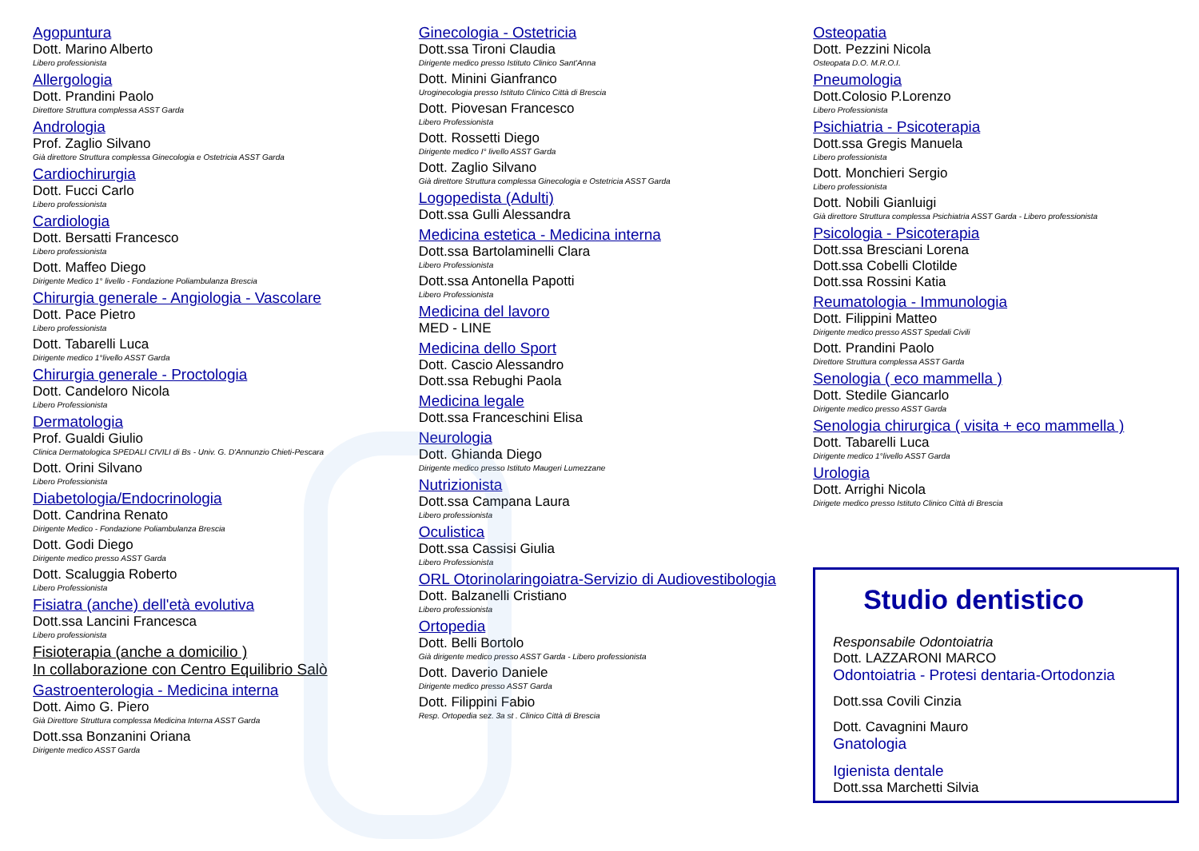Agopuntura
Dott. Marino Alberto
Libero professionista
Allergologia
Dott. Prandini Paolo
Direttore Struttura complessa ASST Garda
Andrologia
Prof. Zaglio Silvano
Già direttore Struttura complessa Ginecologia e Ostetricia ASST Garda
Cardiochirurgia
Dott. Fucci Carlo
Libero professionista
Cardiologia
Dott. Bersatti Francesco
Libero professionista
Dott. Maffeo Diego
Dirigente Medico 1° livello - Fondazione Poliambulanza Brescia
Chirurgia generale - Angiologia - Vascolare
Dott. Pace Pietro
Libero professionista
Dott. Tabarelli Luca
Dirigente medico 1°livello ASST Garda
Chirurgia generale - Proctologia
Dott. Candeloro Nicola
Libero Professionista
Dermatologia
Prof. Gualdi Giulio
Clinica Dermatologica SPEDALI CIVILI di Bs - Univ. G. D'Annunzio Chieti-Pescara
Dott. Orini Silvano
Libero Professionista
Diabetologia/Endocrinologia
Dott. Candrina Renato
Dirigente Medico - Fondazione Poliambulanza Brescia
Dott. Godi Diego
Dirigente medico presso ASST Garda
Dott. Scaluggia Roberto
Libero Professionista
Fisiatra (anche) dell'età evolutiva
Dott.ssa Lancini Francesca
Libero professionista
Fisioterapia (anche a domicilio )
In collaborazione con Centro Equilibrio Salò
Gastroenterologia - Medicina interna
Dott. Aimo G. Piero
Già Direttore Struttura complessa Medicina Interna ASST Garda
Dott.ssa Bonzanini Oriana
Dirigente medico ASST Garda
Ginecologia - Ostetricia
Dott.ssa Tironi Claudia
Dirigente medico presso Istituto Clinico Sant'Anna
Dott. Minini Gianfranco
Uroginecologia presso Istituto Clinico Città di Brescia
Dott. Piovesan Francesco
Libero Professionista
Dott. Rossetti Diego
Dirigente medico I° livello ASST Garda
Dott. Zaglio Silvano
Già direttore Struttura complessa Ginecologia e Ostetricia ASST Garda
Logopedista (Adulti)
Dott.ssa Gulli Alessandra
Medicina estetica - Medicina interna
Dott.ssa Bartolaminelli Clara
Libero Professionista
Dott.ssa Antonella Papotti
Libero Professionista
Medicina del lavoro
MED - LINE
Medicina dello Sport
Dott. Cascio Alessandro
Dott.ssa Rebughi Paola
Medicina legale
Dott.ssa Franceschini Elisa
Neurologia
Dott. Ghianda Diego
Dirigente medico presso Istituto Maugeri Lumezzane
Nutrizionista
Dott.ssa Campana Laura
Libero professionista
Oculistica
Dott.ssa Cassisi Giulia
Libero Professionista
ORL Otorinolaringoiatra-Servizio di Audiovestibologia
Dott. Balzanelli Cristiano
Libero professionista
Ortopedia
Dott. Belli Bortolo
Già dirigente medico presso ASST Garda - Libero professionista
Dott. Daverio Daniele
Dirigente medico presso ASST Garda
Dott. Filippini Fabio
Resp. Ortopedia sez. 3a st . Clinico Città di Brescia
Osteopatia
Dott. Pezzini Nicola
Osteopata D.O. M.R.O.I.
Pneumologia
Dott.Colosio P.Lorenzo
Libero Professionista
Psichiatria - Psicoterapia
Dott.ssa Gregis Manuela
Libero professionista
Dott. Monchieri Sergio
Libero professionista
Dott. Nobili Gianluigi
Già direttore Struttura complessa Psichiatria ASST Garda - Libero professionista
Psicologia - Psicoterapia
Dott.ssa Bresciani Lorena
Dott.ssa Cobelli Clotilde
Dott.ssa Rossini Katia
Reumatologia - Immunologia
Dott. Filippini Matteo
Dirigente medico presso ASST Spedali Civili
Dott. Prandini Paolo
Direttore Struttura complessa ASST Garda
Senologia ( eco mammella )
Dott. Stedile Giancarlo
Dirigente medico presso ASST Garda
Senologia chirurgica ( visita + eco mammella )
Dott. Tabarelli Luca
Dirigente medico 1°livello ASST Garda
Urologia
Dott. Arrighi Nicola
Dirigete medico presso Istituto Clinico Città di Brescia
Studio dentistico
Responsabile Odontoiatria
Dott. LAZZARONI MARCO
Odontoiatria - Protesi dentaria-Ortodonzia
Dott.ssa Covili Cinzia
Dott. Cavagnini Mauro
Gnatologia
Igienista dentale
Dott.ssa Marchetti Silvia